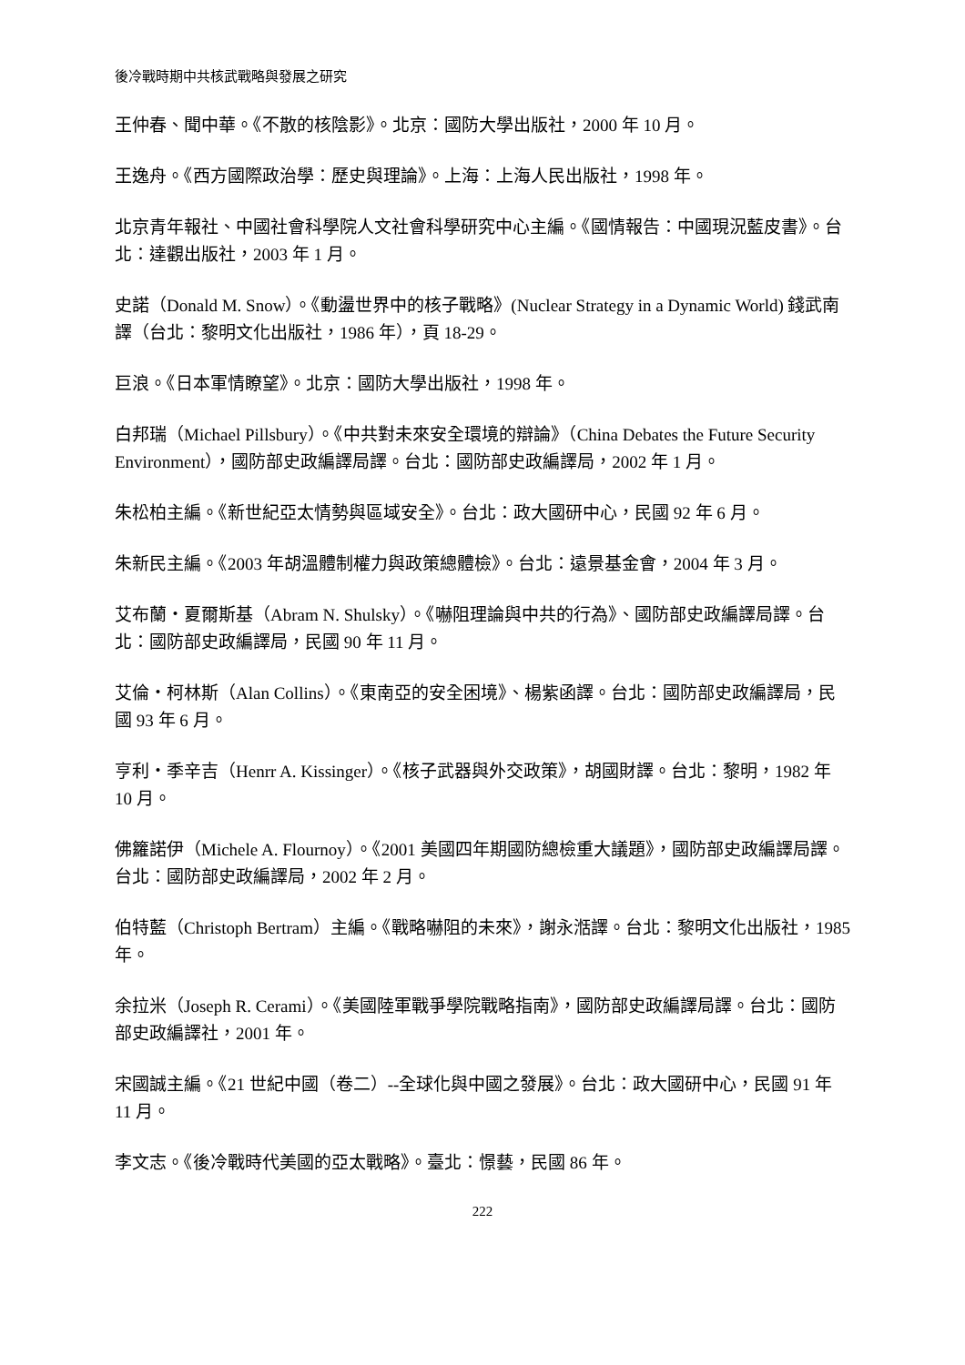後冷戰時期中共核武戰略與發展之研究
王仲春、聞中華。《不散的核陰影》。北京：國防大學出版社，2000 年 10 月。
王逸舟。《西方國際政治學：歷史與理論》。上海：上海人民出版社，1998 年。
北京青年報社、中國社會科學院人文社會科學研究中心主編。《國情報告：中國現況藍皮書》。台北：達觀出版社，2003 年 1 月。
史諾（Donald M. Snow）。《動盪世界中的核子戰略》(Nuclear Strategy in a Dynamic World) 錢武南譯（台北：黎明文化出版社，1986 年），頁 18-29。
巨浪。《日本軍情瞭望》。北京：國防大學出版社，1998 年。
白邦瑞（Michael Pillsbury）。《中共對未來安全環境的辯論》（China Debates the Future Security Environment），國防部史政編譯局譯。台北：國防部史政編譯局，2002 年 1 月。
朱松柏主編。《新世紀亞太情勢與區域安全》。台北：政大國研中心，民國 92 年 6 月。
朱新民主編。《2003 年胡溫體制權力與政策總體檢》。台北：遠景基金會，2004 年 3 月。
艾布蘭・夏爾斯基（Abram N. Shulsky）。《嚇阻理論與中共的行為》、國防部史政編譯局譯。台北：國防部史政編譯局，民國 90 年 11 月。
艾倫・柯林斯（Alan Collins）。《東南亞的安全困境》、楊紫函譯。台北：國防部史政編譯局，民國 93 年 6 月。
亨利・季辛吉（Henrr A. Kissinger）。《核子武器與外交政策》，胡國財譯。台北：黎明，1982 年 10 月。
佛籮諾伊（Michele A. Flournoy）。《2001 美國四年期國防總檢重大議題》，國防部史政編譯局譯。台北：國防部史政編譯局，2002 年 2 月。
伯特藍（Christoph Bertram）主編。《戰略嚇阻的未來》，謝永湉譯。台北：黎明文化出版社，1985 年。
余拉米（Joseph R. Cerami）。《美國陸軍戰爭學院戰略指南》，國防部史政編譯局譯。台北：國防部史政編譯社，2001 年。
宋國誠主編。《21 世紀中國（卷二）--全球化與中國之發展》。台北：政大國研中心，民國 91 年 11 月。
李文志。《後冷戰時代美國的亞太戰略》。臺北：憬藝，民國 86 年。
222